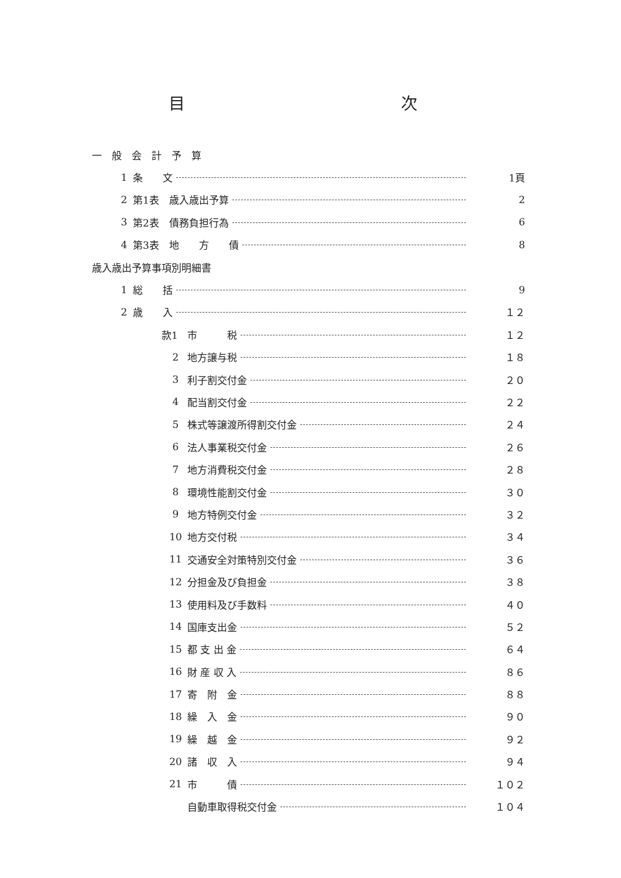目 次
一　般　会　計　予　算
1 条　　文 1頁
2 第1表　歳入歳出予算 2
3 第2表　債務負担行為 6
4 第3表　地　　方　　債 8
歳入歳出予算事項別明細書
1 総　　括 9
2 歳　　入 １２
款1 市　　　税 １２
2 地方譲与税 １８
3 利子割交付金 ２０
4 配当割交付金 ２２
5 株式等譲渡所得割交付金 ２４
6 法人事業税交付金 ２６
7 地方消費税交付金 ２８
8 環境性能割交付金 ３０
9 地方特例交付金 ３２
10 地方交付税 ３４
11 交通安全対策特別交付金 ３６
12 分担金及び負担金 ３８
13 使用料及び手数料 ４０
14 国庫支出金 ５２
15 都 支 出 金 ６４
16 財 産 収 入 ８６
17 寄　附　金 ８８
18 繰　入　金 ９０
19 繰　越　金 ９２
20 諸　収　入 ９４
21 市　　　債 １０２
自動車取得税交付金 １０４